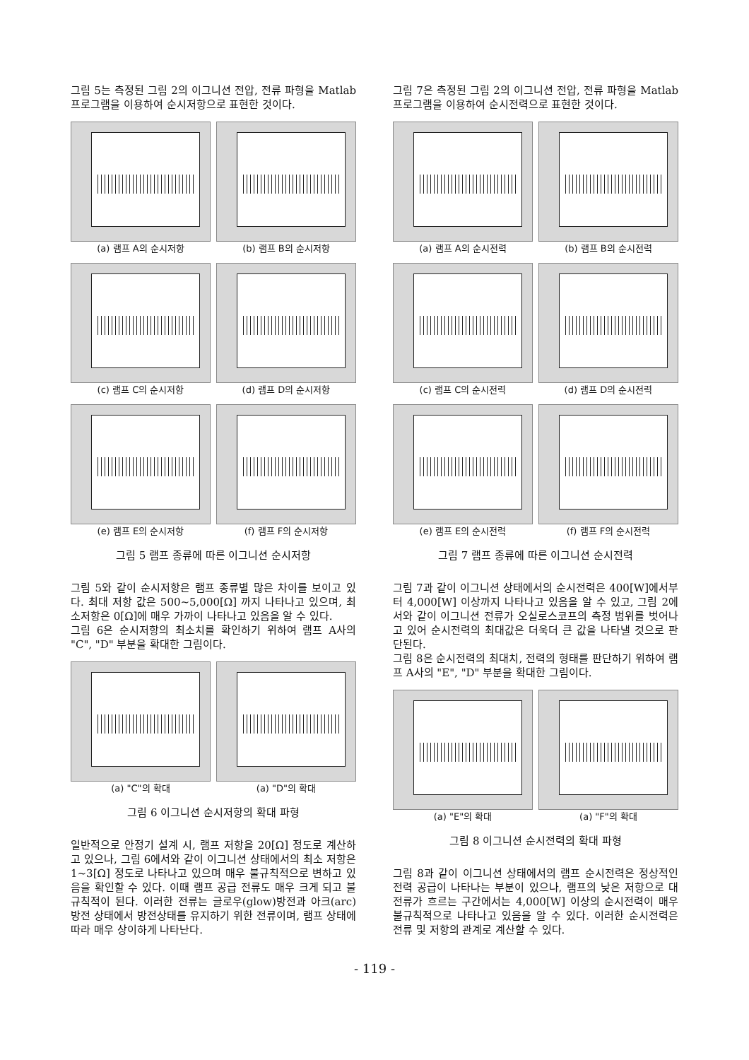그림 5는 측정된 그림 2의 이그니션 전압, 전류 파형을 Matlab 프로그램을 이용하여 순시저항으로 표현한 것이다.
(a) 램프 A의 순시저항
(b) 램프 B의 순시저항
(c) 램프 C의 순시저항
(d) 램프 D의 순시저항
(e) 램프 E의 순시저항
(f) 램프 F의 순시저항
그림 5 램프 종류에 따른 이그니션 순시저항
그림 5와 같이 순시저항은 램프 종류별 많은 차이를 보이고 있다. 최대 저항 값은 500~5,000[Ω] 까지 나타나고 있으며, 최소저항은 0[Ω]에 매우 가까이 나타나고 있음을 알 수 있다.
그림 6은 순시저항의 최소치를 확인하기 위하여 램프 A사의 "C", "D" 부분을 확대한 그림이다.
(a) "C"의 확대
(a) "D"의 확대
그림 6 이그니션 순시저항의 확대 파형
일반적으로 안정기 설계 시, 램프 저항을 20[Ω] 정도로 계산하고 있으나, 그림 6에서와 같이 이그니션 상태에서의 최소 저항은 1~3[Ω] 정도로 나타나고 있으며 매우 불규칙적으로 변하고 있음을 확인할 수 있다. 이때 램프 공급 전류도 매우 크게 되고 불규칙적이 된다. 이러한 전류는 글로우(glow)방전과 아크(arc)방전 상태에서 방전상태를 유지하기 위한 전류이며, 램프 상태에 따라 매우 상이하게 나타난다.
그림 7은 측정된 그림 2의 이그니션 전압, 전류 파형을 Matlab 프로그램을 이용하여 순시전력으로 표현한 것이다.
(a) 램프 A의 순시전력
(b) 램프 B의 순시전력
(c) 램프 C의 순시전력
(d) 램프 D의 순시전력
(e) 램프 E의 순시전력
(f) 램프 F의 순시전력
그림 7 램프 종류에 따른 이그니션 순시전력
그림 7과 같이 이그니션 상태에서의 순시전력은 400[W]에서부터 4,000[W] 이상까지 나타나고 있음을 알 수 있고, 그림 2에서와 같이 이그니션 전류가 오실로스코프의 측정 범위를 벗어나고 있어 순시전력의 최대값은 더욱더 큰 값을 나타낼 것으로 판단된다.
그림 8은 순시전력의 최대치, 전력의 형태를 판단하기 위하여 램프 A사의 "E", "D" 부분을 확대한 그림이다.
(a) "E"의 확대
(a) "F"의 확대
그림 8 이그니션 순시전력의 확대 파형
그림 8과 같이 이그니션 상태에서의 램프 순시전력은 정상적인 전력 공급이 나타나는 부분이 있으나, 램프의 낮은 저항으로 대전류가 흐르는 구간에서는 4,000[W] 이상의 순시전력이 매우 불규칙적으로 나타나고 있음을 알 수 있다. 이러한 순시전력은 전류 및 저항의 관계로 계산할 수 있다.
- 119 -